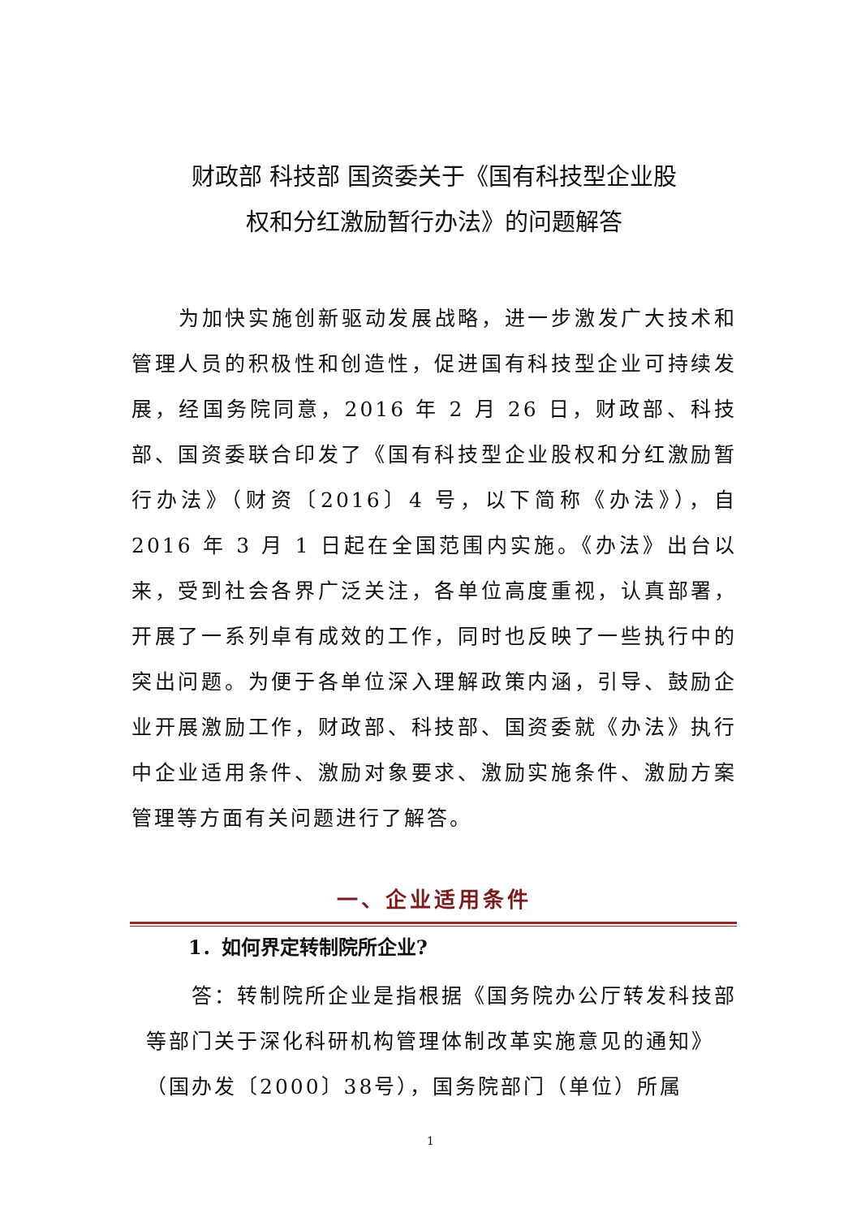财政部 科技部 国资委关于《国有科技型企业股
权和分红激励暂行办法》的问题解答
为加快实施创新驱动发展战略，进一步激发广大技术和管理人员的积极性和创造性，促进国有科技型企业可持续发展，经国务院同意，2016 年 2 月 26 日，财政部、科技部、国资委联合印发了《国有科技型企业股权和分红激励暂行办法》（财资〔2016〕4 号，以下简称《办法》），自 2016 年 3 月 1 日起在全国范围内实施。《办法》出台以来，受到社会各界广泛关注，各单位高度重视，认真部署，开展了一系列卓有成效的工作，同时也反映了一些执行中的突出问题。为便于各单位深入理解政策内涵，引导、鼓励企业开展激励工作，财政部、科技部、国资委就《办法》执行中企业适用条件、激励对象要求、激励实施条件、激励方案管理等方面有关问题进行了解答。
一、企业适用条件
1．如何界定转制院所企业?
答：转制院所企业是指根据《国务院办公厅转发科技部等部门关于深化科研机构管理体制改革实施意见的通知》（国办发〔2000〕38号），国务院部门（单位）所属
1